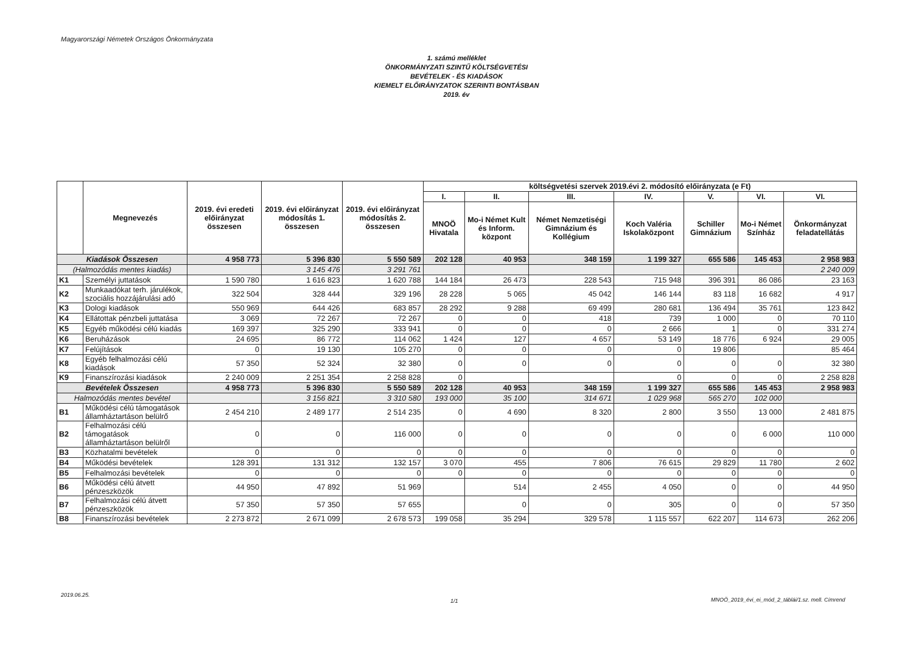Magyarországi Németek Országos Önkormányzata
1. számú melléklet
ÖNKORMÁNYZATI SZINTŰ KÖLTSÉGVETÉSI
BEVÉTELEK - ÉS KIADÁSOK
KIEMELT ELŐIRÁNYZATOK SZERINTI BONTÁSBAN
2019. év
| | Megnevezés | 2019. évi eredeti előirányzat összesen | 2019. évi előirányzat módosítás 1. összesen | 2019. évi előirányzat módosítás 2. összesen | költségvetési szervek 2019.évi 2. módosító előirányzata (e Ft) | | | | | | |
| --- | --- | --- | --- | --- | --- | --- | --- | --- | --- | --- | --- |
| | | | | | I. | II. | III. | IV. | V. | VI. | VI. |
| | | | | | MNOÖ Hivatala | Mo-i Német Kult és Inform. központ | Német Nemzetiségi Gimnázium és Kollégium | Koch Valéria Iskolaközpont | Schiller Gimnázium | Mo-i Német Színház | Önkormányzat feladatellátás |
| Kiadások Összesen | | 4 958 773 | 5 396 830 | 5 550 589 | 202 128 | 40 953 | 348 159 | 1 199 327 | 655 586 | 145 453 | 2 958 983 |
| (Halmozódás mentes kiadás) | | | 3 145 476 | 3 291 761 | | | | | | | 2 240 009 |
| K1 | Személyi juttatások | 1 590 780 | 1 616 823 | 1 620 788 | 144 184 | 26 473 | 228 543 | 715 948 | 396 391 | 86 086 | 23 163 |
| K2 | Munkaadókat terh. járulékok, szociális hozzájárulási adó | 322 504 | 328 444 | 329 196 | 28 228 | 5 065 | 45 042 | 146 144 | 83 118 | 16 682 | 4 917 |
| K3 | Dologi kiadások | 550 969 | 644 426 | 683 857 | 28 292 | 9 288 | 69 499 | 280 681 | 136 494 | 35 761 | 123 842 |
| K4 | Ellátottak pénzbeli juttatása | 3 069 | 72 267 | 72 267 | 0 | 0 | 418 | 739 | 1 000 | 0 | 70 110 |
| K5 | Egyéb működési célú kiadás | 169 397 | 325 290 | 333 941 | 0 | 0 | 0 | 2 666 | 1 | 0 | 331 274 |
| K6 | Beruházások | 24 695 | 86 772 | 114 062 | 1 424 | 127 | 4 657 | 53 149 | 18 776 | 6 924 | 29 005 |
| K7 | Felújítások | 0 | 19 130 | 105 270 | 0 | 0 | 0 | 0 | 19 806 | | 85 464 |
| K8 | Egyéb felhalmozási célú kiadások | 57 350 | 52 324 | 32 380 | 0 | 0 | 0 | 0 | 0 | 0 | 32 380 |
| K9 | Finanszírozási kiadások | 2 240 009 | 2 251 354 | 2 258 828 | 0 | | | 0 | 0 | 0 | 2 258 828 |
| Bevételek Összesen | | 4 958 773 | 5 396 830 | 5 550 589 | 202 128 | 40 953 | 348 159 | 1 199 327 | 655 586 | 145 453 | 2 958 983 |
| Halmozódás mentes bevétel | | | 3 156 821 | 3 310 580 | 193 000 | 35 100 | 314 671 | 1 029 968 | 565 270 | 102 000 | |
| B1 | Működési célú támogatások államháztartáson belülrő | 2 454 210 | 2 489 177 | 2 514 235 | 0 | 4 690 | 8 320 | 2 800 | 3 550 | 13 000 | 2 481 875 |
| B2 | Felhalmozási célú támogatások államháztartáson belülről | 0 | 0 | 116 000 | 0 | 0 | 0 | 0 | 0 | 6 000 | 110 000 |
| B3 | Közhatalmi bevételek | 0 | 0 | 0 | 0 | 0 | 0 | 0 | 0 | 0 | 0 |
| B4 | Működési bevételek | 128 391 | 131 312 | 132 157 | 3 070 | 455 | 7 806 | 76 615 | 29 829 | 11 780 | 2 602 |
| B5 | Felhalmozási bevételek | 0 | 0 | 0 | 0 | 0 | 0 | 0 | 0 | 0 | 0 |
| B6 | Működési célú átvett pénzeszközök | 44 950 | 47 892 | 51 969 | | 514 | 2 455 | 4 050 | 0 | 0 | 44 950 |
| B7 | Felhalmozási célú átvett pénzeszközök | 57 350 | 57 350 | 57 655 | | 0 | 0 | 305 | 0 | 0 | 57 350 |
| B8 | Finanszírozási bevételek | 2 273 872 | 2 671 099 | 2 678 573 | 199 058 | 35 294 | 329 578 | 1 115 557 | 622 207 | 114 673 | 262 206 |
2019.06.25.
1/1
MNOÖ_2019_évi_ei_mód_2_táblái/1.sz. mell. Címrend